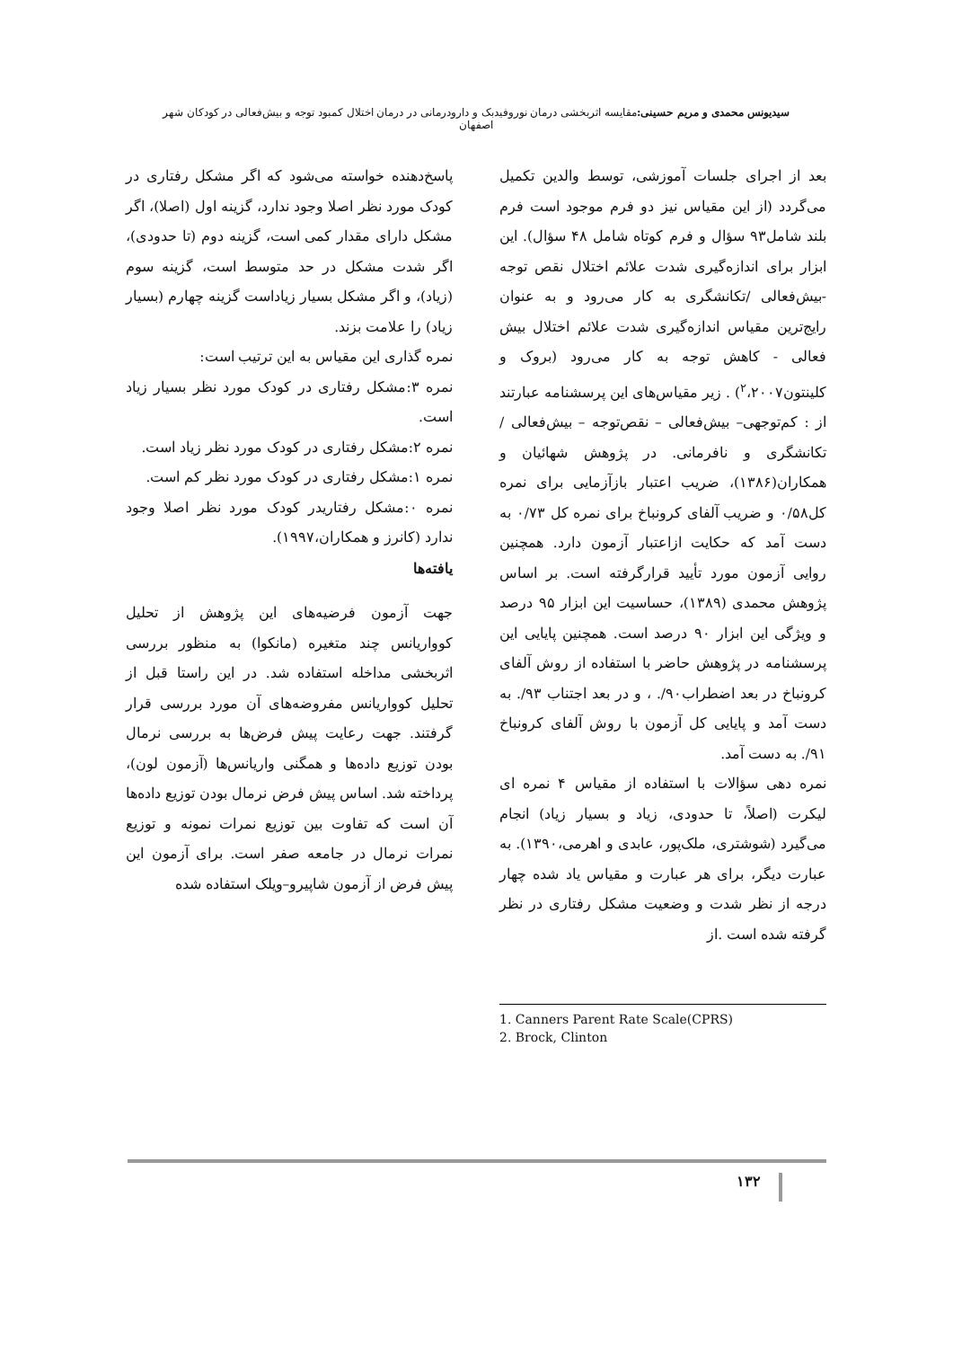سیدیونس محمدی و مریم حسینی: مقایسه اثربخشی درمان نوروفیدبک و دارودرمانی در درمان اختلال کمبود توجه و بیش‌فعالی در کودکان شهر اصفهان
بعد از اجرای جلسات آموزشی، توسط والدین تکمیل می‌گردد (از این مقیاس نیز دو فرم موجود است فرم بلند شامل۹۳ سؤال و فرم کوتاه شامل ۴۸ سؤال). این ابزار برای اندازه‌گیری شدت علائم اختلال نقص توجه -بیش‌فعالی /تکانشگری به کار می‌رود و به عنوان رایج‌ترین مقیاس اندازه‌گیری شدت علائم اختلال بیش فعالی - کاهش توجه به کار می‌رود (بروک و کلینتون<sup>۲</sup>،۲۰۰۷) . زیر مقیاس‌های این پرسشنامه عبارتند از : کم‌توجهی– بیش‌فعالی – نقص‌توجه – بیش‌فعالی / تکانشگری و نافرمانی. در پژوهش شهائیان و همکاران(۱۳۸۶)، ضریب اعتبار بازآزمایی برای نمره کل۰/۵۸ و ضریب آلفای کرونباخ برای نمره کل ۰/۷۳ به دست آمد که حکایت ازاعتبار آزمون دارد. همچنین روایی آزمون مورد تأیید قرارگرفته است. بر اساس پژوهش محمدی (۱۳۸۹)، حساسیت این ابزار ۹۵ درصد و ویژگی این ابزار ۹۰ درصد است. همچنین پایایی این پرسشنامه در پژوهش حاضر با استفاده از روش آلفای کرونباخ در بعد اضطراب۹۰/. ، و در بعد اجتناب ۹۳/. به دست آمد و پایایی کل آزمون با روش آلفای کرونباخ ۹۱/. به دست آمد.
نمره دهی سؤالات با استفاده از مقیاس ۴ نمره ای لیکرت (اصلاً، تا حدودی، زیاد و بسیار زیاد) انجام می‌گیرد (شوشتری، ملک‌پور، عابدی و اهرمی،۱۳۹۰). به عبارت دیگر، برای هر عبارت و مقیاس یاد شده چهار درجه از نظر شدت و وضعیت مشکل رفتاری در نظر گرفته شده است .از
1. Canners Parent Rate Scale(CPRS)
2. Brock, Clinton
پاسخ‌دهنده خواسته می‌شود که اگر مشکل رفتاری در کودک مورد نظر اصلا وجود ندارد، گزینه اول (اصلا)، اگر مشکل دارای مقدار کمی است، گزینه دوم (تا حدودی)، اگر شدت مشکل در حد متوسط است، گزینه سوم (زیاد)، و اگر مشکل بسیار زیاداست گزینه چهارم (بسیار زیاد) را علامت بزند.
نمره گذاری این مقیاس به این ترتیب است:
نمره ۳:مشکل رفتاری در کودک مورد نظر بسیار زیاد است.
نمره ۲:مشکل رفتاری در کودک مورد نظر زیاد است.
نمره ۱:مشکل رفتاری در کودک مورد نظر کم است.
نمره ۰:مشکل رفتاریدر کودک مورد نظر اصلا وجود ندارد (کانرز و همکاران،۱۹۹۷).
یافته‌ها
جهت آزمون فرضیه‌های این پژوهش از تحلیل کوواریانس چند متغیره (مانکوا) به منظور بررسی اثربخشی مداخله استفاده شد. در این راستا قبل از تحلیل کوواریانس مفروضه‌های آن مورد بررسی قرار گرفتند. جهت رعایت پیش فرض‌ها به بررسی نرمال بودن توزیع داده‌ها و همگنی واریانس‌ها (آزمون لون)، پرداخته شد. اساس پیش فرض نرمال بودن توزیع داده‌ها آن است که تفاوت بین توزیع نمرات نمونه و توزیع نمرات نرمال در جامعه صفر است. برای آزمون این پیش فرض از آزمون شاپیرو–ویلک استفاده شده
۱۳۲